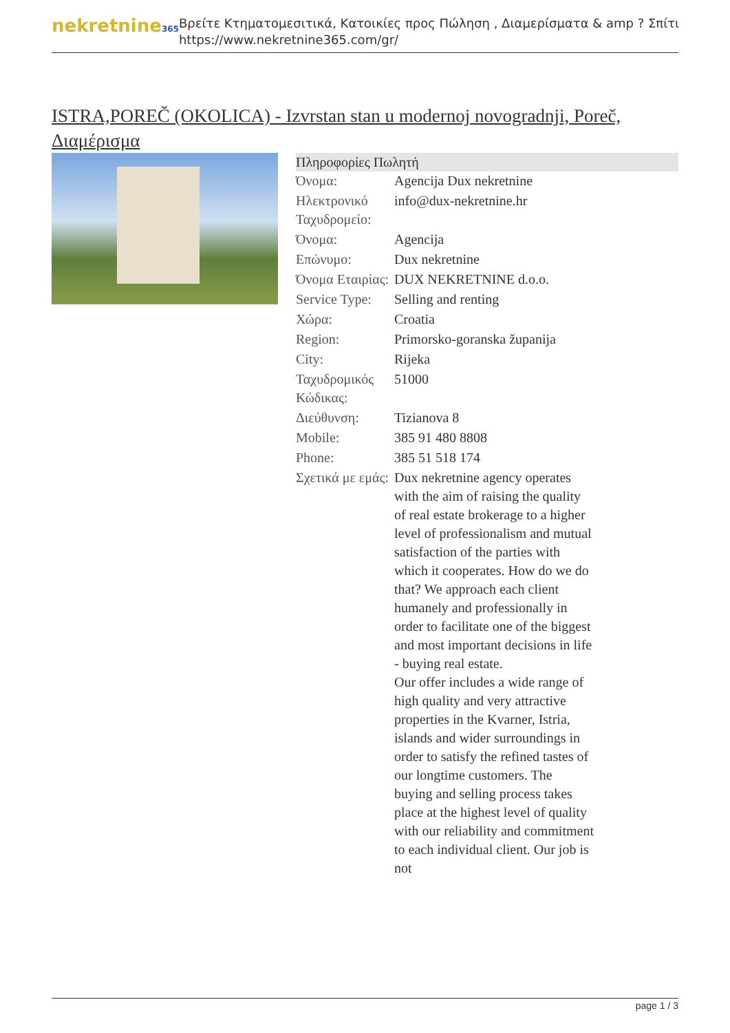nekretnine365
Βρείτε Κτηματομεσιτικά, Κατοικίες προς Πώληση , Διαμερίσματα & amp ? Σπίτι
https://www.nekretnine365.com/gr/
ISTRA,POREČ (OKOLICA) - Izvrstan stan u modernoj novogradnji, Poreč, Διαμέρισμα
| Πληροφορίες Πωλητή | | |
| --- | --- | --- |
| Όνομα: | Agencija Dux nekretnine | |
| Ηλεκτρονικό Ταχυδρομείο: | info@dux-nekretnine.hr | |
| Όνομα: | Agencija | |
| Επώνυμο: | Dux nekretnine | |
| Όνομα Εταιρίας: | DUX NEKRETNINE d.o.o. | |
| Service Type: | Selling and renting | |
| Χώρα: | Croatia | |
| Region: | Primorsko-goranska županija | |
| City: | Rijeka | |
| Ταχυδρομικός Κώδικας: | 51000 | |
| Διεύθυνση: | Tizianova 8 | |
| Mobile: | 385 91 480 8808 | |
| Phone: | 385 51 518 174 | |
| Σχετικά με εμάς: | Dux nekretnine agency operates with the aim of raising the quality of real estate brokerage to a higher level of professionalism and mutual satisfaction of the parties with which it cooperates. How do we do that? We approach each client humanely and professionally in order to facilitate one of the biggest and most important decisions in life - buying real estate. Our offer includes a wide range of high quality and very attractive properties in the Kvarner, Istria, islands and wider surroundings in order to satisfy the refined tastes of our longtime customers. The buying and selling process takes place at the highest level of quality with our reliability and commitment to each individual client. Our job is not | |
page 1 / 3